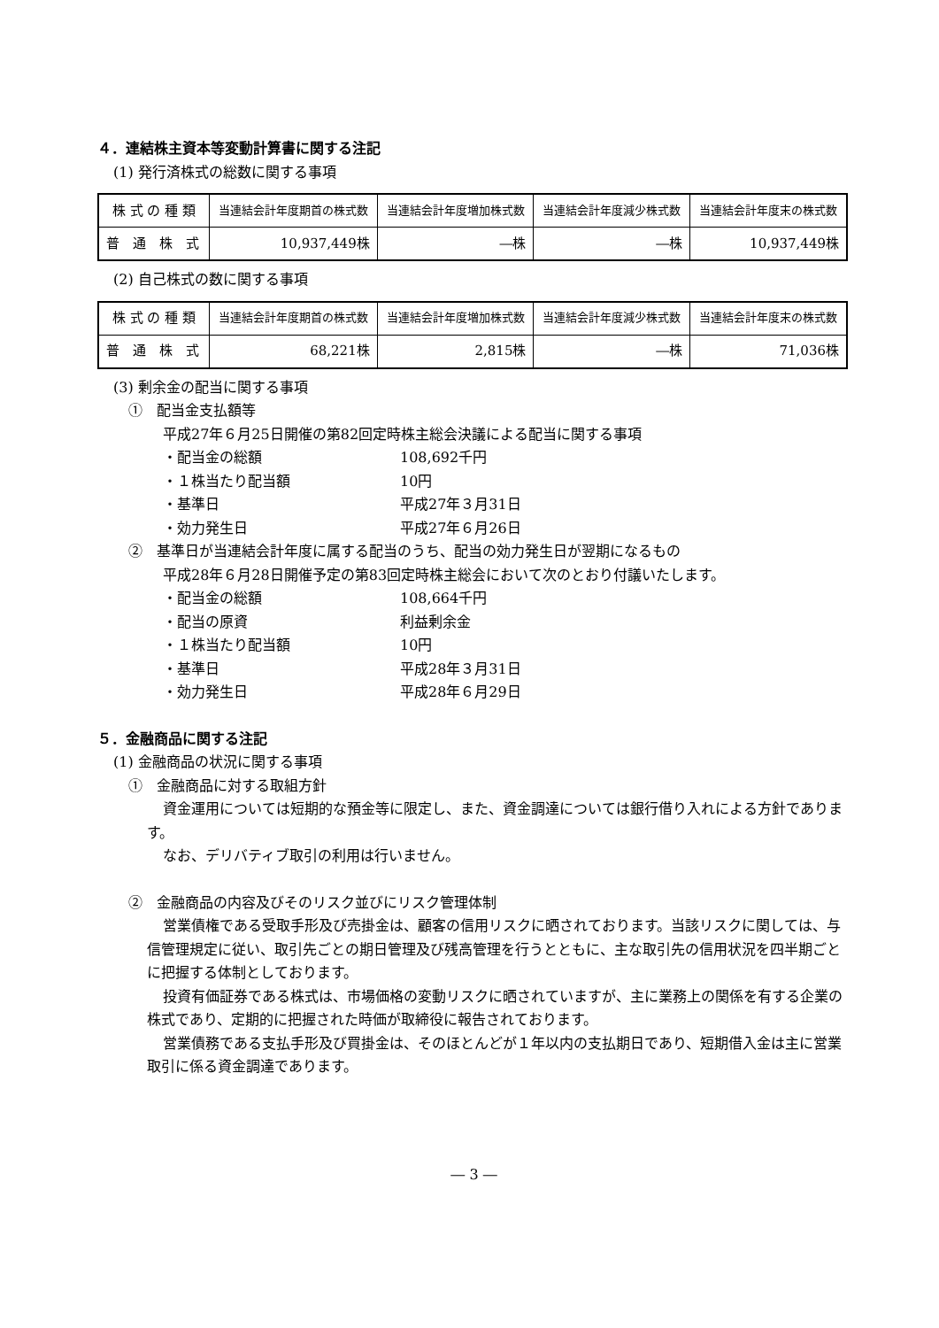４．連結株主資本等変動計算書に関する注記
(1) 発行済株式の総数に関する事項
| 株 式 の 種 類 | 当連結会計年度期首の株式数 | 当連結会計年度増加株式数 | 当連結会計年度減少株式数 | 当連結会計年度末の株式数 |
| --- | --- | --- | --- | --- |
| 普 通 株 式 | 10,937,449株 | ―株 | ―株 | 10,937,449株 |
(2) 自己株式の数に関する事項
| 株 式 の 種 類 | 当連結会計年度期首の株式数 | 当連結会計年度増加株式数 | 当連結会計年度減少株式数 | 当連結会計年度末の株式数 |
| --- | --- | --- | --- | --- |
| 普 通 株 式 | 68,221株 | 2,815株 | ―株 | 71,036株 |
(3) 剰余金の配当に関する事項
①　配当金支払額等
平成27年６月25日開催の第82回定時株主総会決議による配当に関する事項
・配当金の総額 108,692千円
・１株当たり配当額 10円
・基準日 平成27年３月31日
・効力発生日 平成27年６月26日
②　基準日が当連結会計年度に属する配当のうち、配当の効力発生日が翌期になるもの
平成28年６月28日開催予定の第83回定時株主総会において次のとおり付議いたします。
・配当金の総額 108,664千円
・配当の原資 利益剰余金
・１株当たり配当額 10円
・基準日 平成28年３月31日
・効力発生日 平成28年６月29日
５．金融商品に関する注記
(1) 金融商品の状況に関する事項
①　金融商品に対する取組方針
資金運用については短期的な預金等に限定し、また、資金調達については銀行借り入れによる方針であります。
なお、デリバティブ取引の利用は行いません。
②　金融商品の内容及びそのリスク並びにリスク管理体制
営業債権である受取手形及び売掛金は、顧客の信用リスクに晒されております。当該リスクに関しては、与信管理規定に従い、取引先ごとの期日管理及び残高管理を行うとともに、主な取引先の信用状況を四半期ごとに把握する体制としております。
投資有価証券である株式は、市場価格の変動リスクに晒されていますが、主に業務上の関係を有する企業の株式であり、定期的に把握された時価が取締役に報告されております。
営業債務である支払手形及び買掛金は、そのほとんどが１年以内の支払期日であり、短期借入金は主に営業取引に係る資金調達であります。
― 3 ―